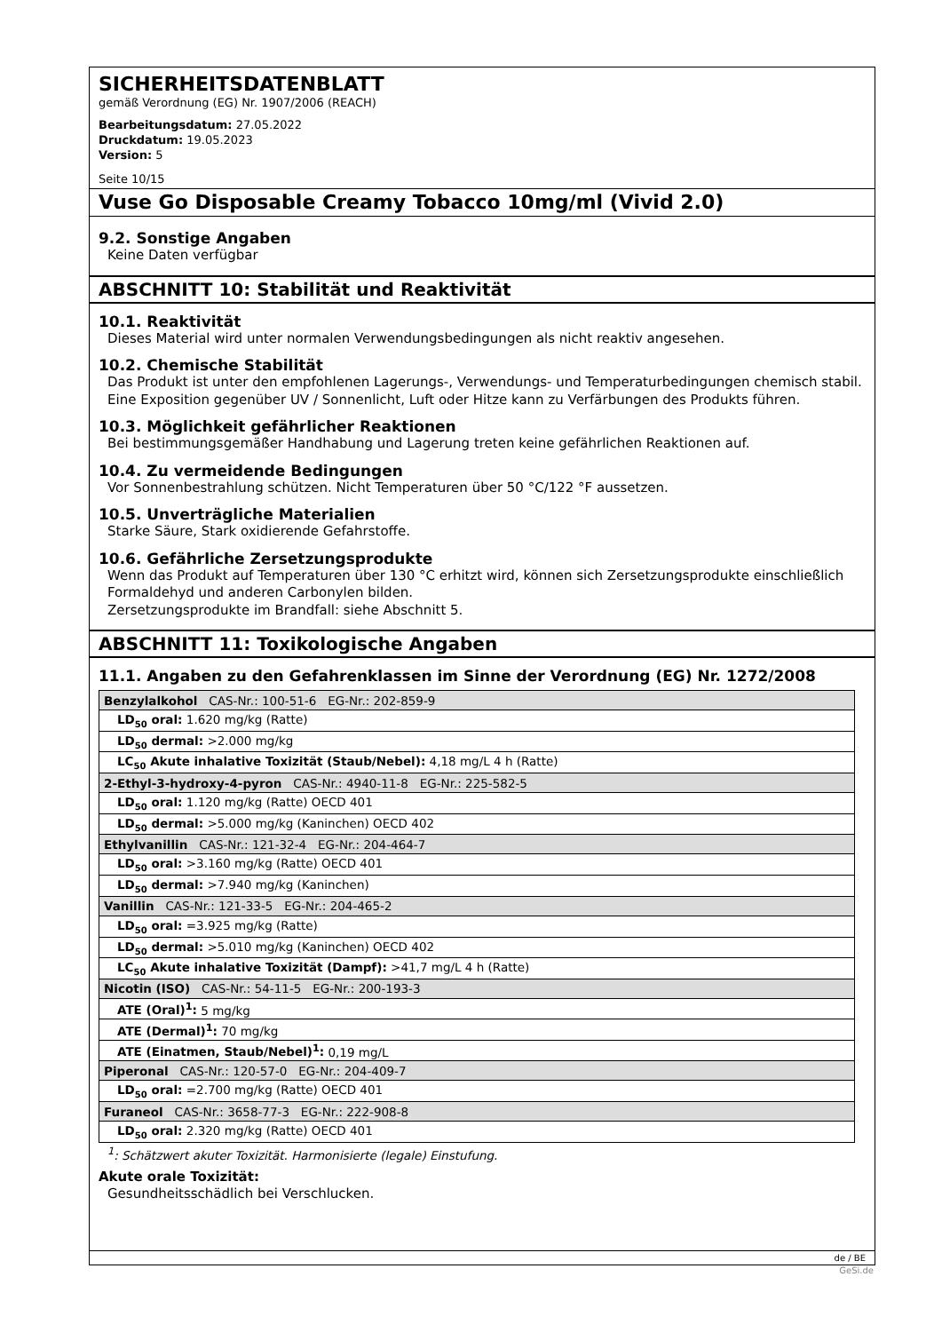SICHERHEITSDATENBLATT
gemäß Verordnung (EG) Nr. 1907/2006 (REACH)
Bearbeitungsdatum: 27.05.2022
Druckdatum: 19.05.2023
Version: 5
Seite 10/15
Vuse Go Disposable Creamy Tobacco 10mg/ml (Vivid 2.0)
9.2. Sonstige Angaben
Keine Daten verfügbar
ABSCHNITT 10: Stabilität und Reaktivität
10.1. Reaktivität
Dieses Material wird unter normalen Verwendungsbedingungen als nicht reaktiv angesehen.
10.2. Chemische Stabilität
Das Produkt ist unter den empfohlenen Lagerungs-, Verwendungs- und Temperaturbedingungen chemisch stabil. Eine Exposition gegenüber UV / Sonnenlicht, Luft oder Hitze kann zu Verfärbungen des Produkts führen.
10.3. Möglichkeit gefährlicher Reaktionen
Bei bestimmungsgemäßer Handhabung und Lagerung treten keine gefährlichen Reaktionen auf.
10.4. Zu vermeidende Bedingungen
Vor Sonnenbestrahlung schützen. Nicht Temperaturen über 50 °C/122 °F aussetzen.
10.5. Unverträgliche Materialien
Starke Säure, Stark oxidierende Gefahrstoffe.
10.6. Gefährliche Zersetzungsprodukte
Wenn das Produkt auf Temperaturen über 130 °C erhitzt wird, können sich Zersetzungsprodukte einschließlich Formaldehyd und anderen Carbonylen bilden.
Zersetzungsprodukte im Brandfall: siehe Abschnitt 5.
ABSCHNITT 11: Toxikologische Angaben
11.1. Angaben zu den Gefahrenklassen im Sinne der Verordnung (EG) Nr. 1272/2008
| Benzylalkohol CAS-Nr.: 100-51-6 EG-Nr.: 202-859-9 |
| LD<sub>50</sub> oral: 1.620 mg/kg (Ratte) |
| LD<sub>50</sub> dermal: >2.000 mg/kg |
| LC<sub>50</sub> Akute inhalative Toxizität (Staub/Nebel): 4,18 mg/L 4 h (Ratte) |
| 2-Ethyl-3-hydroxy-4-pyron CAS-Nr.: 4940-11-8 EG-Nr.: 225-582-5 |
| LD<sub>50</sub> oral: 1.120 mg/kg (Ratte) OECD 401 |
| LD<sub>50</sub> dermal: >5.000 mg/kg (Kaninchen) OECD 402 |
| Ethylvanillin CAS-Nr.: 121-32-4 EG-Nr.: 204-464-7 |
| LD<sub>50</sub> oral: >3.160 mg/kg (Ratte) OECD 401 |
| LD<sub>50</sub> dermal: >7.940 mg/kg (Kaninchen) |
| Vanillin CAS-Nr.: 121-33-5 EG-Nr.: 204-465-2 |
| LD<sub>50</sub> oral: =3.925 mg/kg (Ratte) |
| LD<sub>50</sub> dermal: >5.010 mg/kg (Kaninchen) OECD 402 |
| LC<sub>50</sub> Akute inhalative Toxizität (Dampf): >41,7 mg/L 4 h (Ratte) |
| Nicotin (ISO) CAS-Nr.: 54-11-5 EG-Nr.: 200-193-3 |
| ATE (Oral)<sup>1</sup>: 5 mg/kg |
| ATE (Dermal)<sup>1</sup>: 70 mg/kg |
| ATE (Einatmen, Staub/Nebel)<sup>1</sup>: 0,19 mg/L |
| Piperonal CAS-Nr.: 120-57-0 EG-Nr.: 204-409-7 |
| LD<sub>50</sub> oral: =2.700 mg/kg (Ratte) OECD 401 |
| Furaneol CAS-Nr.: 3658-77-3 EG-Nr.: 222-908-8 |
| LD<sub>50</sub> oral: 2.320 mg/kg (Ratte) OECD 401 |
<sup>1</sup>: Schätzwert akuter Toxizität. Harmonisierte (legale) Einstufung.
Akute orale Toxizität:
Gesundheitsschädlich bei Verschlucken.
de / BE
GeSi.de